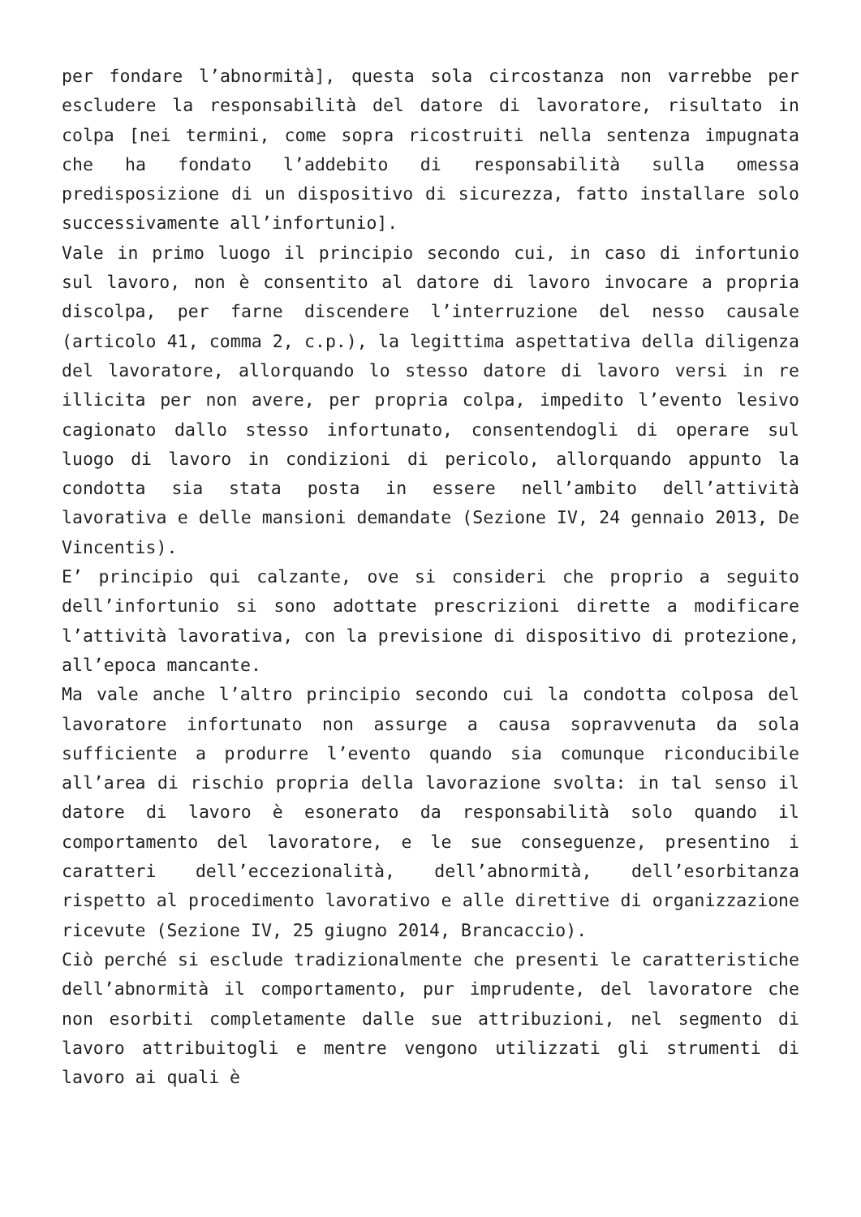per fondare l’abnormità], questa sola circostanza non varrebbe per escludere la responsabilità del datore di lavoratore, risultato in colpa [nei termini, come sopra ricostruiti nella sentenza impugnata che ha fondato l’addebito di responsabilità sulla omessa predisposizione di un dispositivo di sicurezza, fatto installare solo successivamente all’infortunio].
Vale in primo luogo il principio secondo cui, in caso di infortunio sul lavoro, non è consentito al datore di lavoro invocare a propria discolpa, per farne discendere l’interruzione del nesso causale (articolo 41, comma 2, c.p.), la legittima aspettativa della diligenza del lavoratore, allorquando lo stesso datore di lavoro versi in re illicita per non avere, per propria colpa, impedito l’evento lesivo cagionato dallo stesso infortunato, consentendogli di operare sul luogo di lavoro in condizioni di pericolo, allorquando appunto la condotta sia stata posta in essere nell’ambito dell’attività lavorativa e delle mansioni demandate (Sezione IV, 24 gennaio 2013, De Vincentis).
E’ principio qui calzante, ove si consideri che proprio a seguito dell’infortunio si sono adottate prescrizioni dirette a modificare l’attività lavorativa, con la previsione di dispositivo di protezione, all’epoca mancante.
Ma vale anche l’altro principio secondo cui la condotta colposa del lavoratore infortunato non assurge a causa sopravvenuta da sola sufficiente a produrre l’evento quando sia comunque riconducibile all’area di rischio propria della lavorazione svolta: in tal senso il datore di lavoro è esonerato da responsabilità solo quando il comportamento del lavoratore, e le sue conseguenze, presentino i caratteri dell’eccezionalità, dell’abnormità, dell’esorbitanza rispetto al procedimento lavorativo e alle direttive di organizzazione ricevute (Sezione IV, 25 giugno 2014, Brancaccio).
Ciò perché si esclude tradizionalmente che presenti le caratteristiche dell’abnormità il comportamento, pur imprudente, del lavoratore che non esorbiti completamente dalle sue attribuzioni, nel segmento di lavoro attribuitogli e mentre vengono utilizzati gli strumenti di lavoro ai quali è